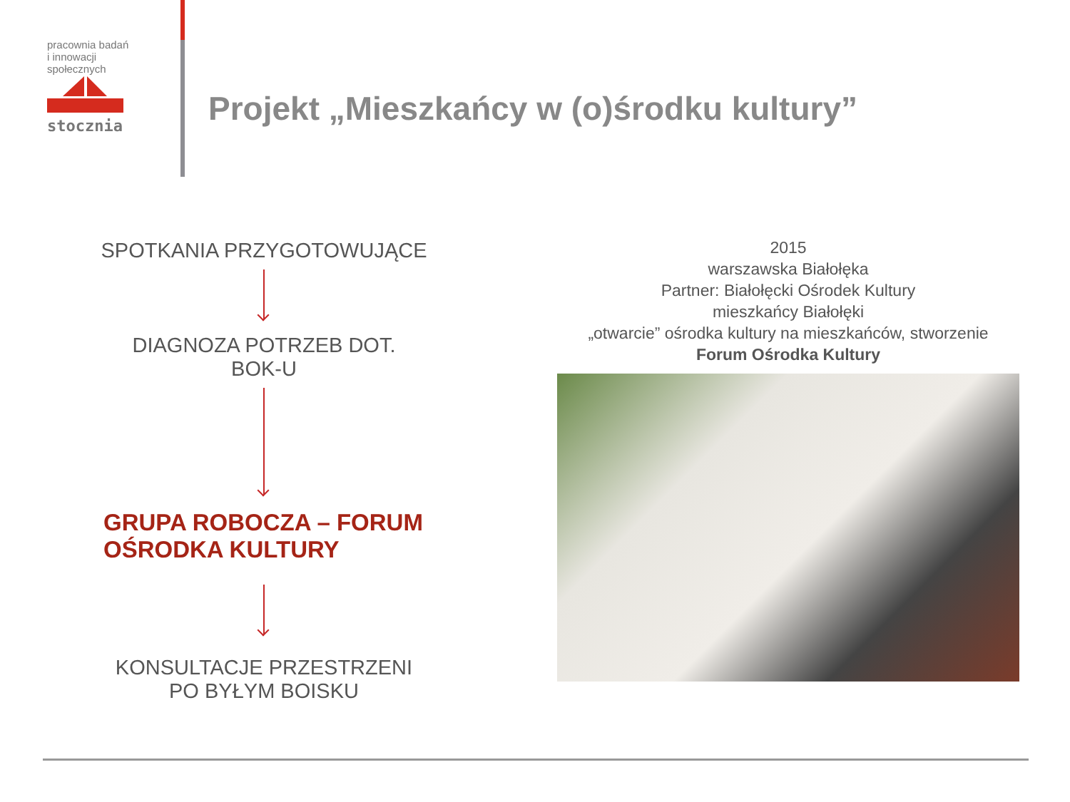pracownia badań
i innowacji
społecznych
stocznia
Projekt „Mieszkańcy w (o)środku kultury”
SPOTKANIA PRZYGOTOWUJĄCE
DIAGNOZA POTRZEB DOT.
BOK-U
GRUPA ROBOCZA – FORUM
OŚRODKA KULTURY
KONSULTACJE PRZESTRZENI
PO BYŁYM BOISKU
2015
warszawska Białołęka
Partner: Białołęcki Ośrodek Kultury
mieszkańcy Białołęki
„otwarcie” ośrodka kultury na mieszkańców, stworzenie
Forum Ośrodka Kultury